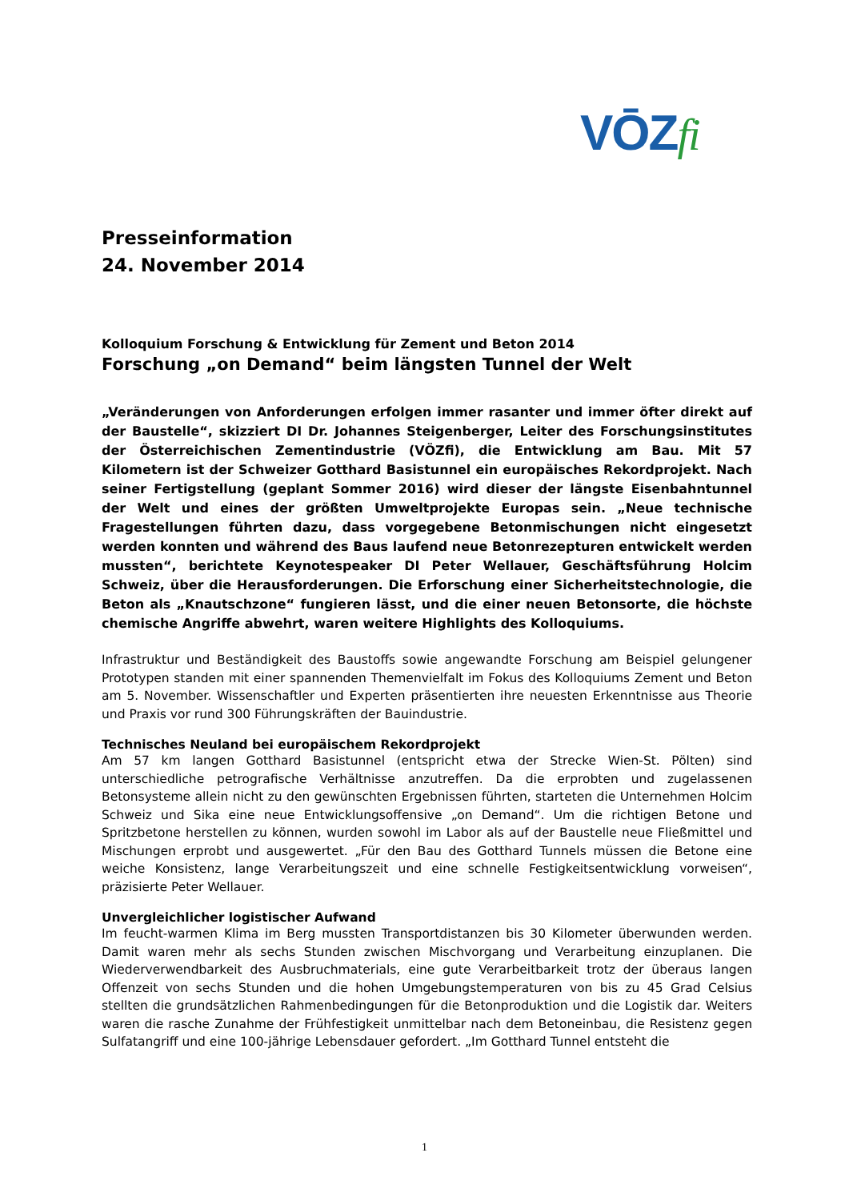VŌZfi
Presseinformation
24. November 2014
Kolloquium Forschung & Entwicklung für Zement und Beton 2014
Forschung „on Demand“ beim längsten Tunnel der Welt
„Veränderungen von Anforderungen erfolgen immer rasanter und immer öfter direkt auf der Baustelle“, skizziert DI Dr. Johannes Steigenberger, Leiter des Forschungsinstitutes der Österreichischen Zementindustrie (VÖZfi), die Entwicklung am Bau. Mit 57 Kilometern ist der Schweizer Gotthard Basistunnel ein europäisches Rekordprojekt. Nach seiner Fertigstellung (geplant Sommer 2016) wird dieser der längste Eisenbahntunnel der Welt und eines der größten Umweltprojekte Europas sein. „Neue technische Fragestellungen führten dazu, dass vorgegebene Betonmischungen nicht eingesetzt werden konnten und während des Baus laufend neue Betonrezepturen entwickelt werden mussten“, berichtete Keynotespeaker DI Peter Wellauer, Geschäftsführung Holcim Schweiz, über die Herausforderungen. Die Erforschung einer Sicherheitstechnologie, die Beton als „Knautschzone“ fungieren lässt, und die einer neuen Betonsorte, die höchste chemische Angriffe abwehrt, waren weitere Highlights des Kolloquiums.
Infrastruktur und Beständigkeit des Baustoffs sowie angewandte Forschung am Beispiel gelungener Prototypen standen mit einer spannenden Themenvielfalt im Fokus des Kolloquiums Zement und Beton am 5. November. Wissenschaftler und Experten präsentierten ihre neuesten Erkenntnisse aus Theorie und Praxis vor rund 300 Führungskräften der Bauindustrie.
Technisches Neuland bei europäischem Rekordprojekt
Am 57 km langen Gotthard Basistunnel (entspricht etwa der Strecke Wien-St. Pölten) sind unterschiedliche petrografische Verhältnisse anzutreffen. Da die erprobten und zugelassenen Betonsysteme allein nicht zu den gewünschten Ergebnissen führten, starteten die Unternehmen Holcim Schweiz und Sika eine neue Entwicklungsoffensive „on Demand“. Um die richtigen Betone und Spritzbetone herstellen zu können, wurden sowohl im Labor als auf der Baustelle neue Fließmittel und Mischungen erprobt und ausgewertet. „Für den Bau des Gotthard Tunnels müssen die Betone eine weiche Konsistenz, lange Verarbeitungszeit und eine schnelle Festigkeitsentwicklung vorweisen“, präzisierte Peter Wellauer.
Unvergleichlicher logistischer Aufwand
Im feucht-warmen Klima im Berg mussten Transportdistanzen bis 30 Kilometer überwunden werden. Damit waren mehr als sechs Stunden zwischen Mischvorgang und Verarbeitung einzuplanen. Die Wiederverwendbarkeit des Ausbruchmaterials, eine gute Verarbeitbarkeit trotz der überaus langen Offenzeit von sechs Stunden und die hohen Umgebungstemperaturen von bis zu 45 Grad Celsius stellten die grundsätzlichen Rahmenbedingungen für die Betonproduktion und die Logistik dar. Weiters waren die rasche Zunahme der Frühfestigkeit unmittelbar nach dem Betoneinbau, die Resistenz gegen Sulfatangriff und eine 100-jährige Lebensdauer gefordert. „Im Gotthard Tunnel entsteht die
1